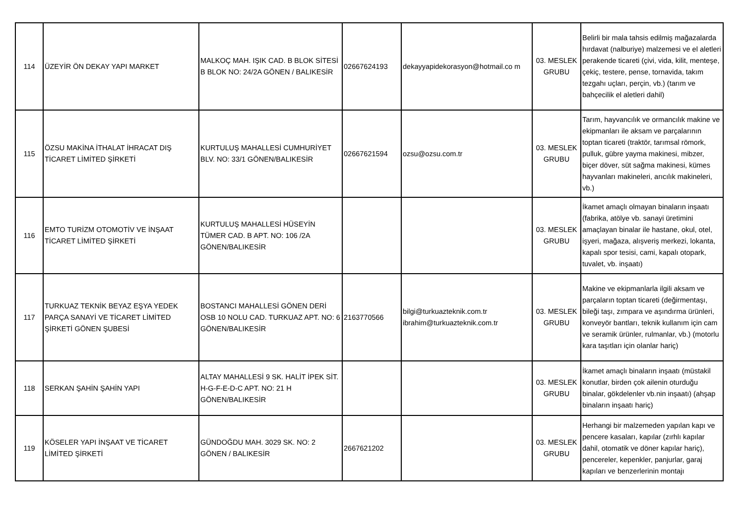| 114 | ÜZEYİR ÖN DEKAY YAPI MARKET | MALKOÇ MAH. IŞIK CAD. B BLOK SİTESİ B BLOK NO: 24/2A GÖNEN / BALIKESİR | 02667624193 | dekayyapidekorasyon@hotmail.co m | 03. MESLEK GRUBU | Belirli bir mala tahsis edilmiş mağazalarda hırdavat (nalburiye) malzemesi ve el aletleri perakende ticareti (çivi, vida, kilit, menteşe, çekiç, testere, pense, tornavida, takım tezgahı uçları, perçin, vb.) (tarım ve bahçecilik el aletleri dahil) |
| 115 | ÖZSU MAKİNA İTHALAT İHRACAT DIŞ TİCARET LİMİTED ŞİRKETİ | KURTULUŞ MAHALLESİ CUMHURİYET BLV. NO: 33/1 GÖNEN/BALIKESİR | 02667621594 | ozsu@ozsu.com.tr | 03. MESLEK GRUBU | Tarım, hayvancılık ve ormancılık makine ve ekipmanları ile aksam ve parçalarının toptan ticareti (traktör, tarımsal römork, pulluk, gübre yayma makinesi, mibzer, biçer döver, süt sağma makinesi, kümes hayvanları makineleri, arıcılık makineleri, vb.) |
| 116 | EMTO TURİZM OTOMOTİV VE İNŞAAT TİCARET LİMİTED ŞİRKETİ | KURTULUŞ MAHALLESİ HÜSEYİN TÜMER CAD. B APT. NO: 106 /2A GÖNEN/BALIKESİR | | | 03. MESLEK GRUBU | İkamet amaçlı olmayan binaların inşaatı (fabrika, atölye vb. sanayi üretimini amaçlayan binalar ile hastane, okul, otel, işyeri, mağaza, alışveriş merkezi, lokanta, kapalı spor tesisi, cami, kapalı otopark, tuvalet, vb. inşaatı) |
| 117 | TURKUAZ TEKNİK BEYAZ EŞYA YEDEK PARÇA SANAYİ VE TİCARET LİMİTED ŞİRKETİ GÖNEN ŞUBESİ | BOSTANCI MAHALLESİ GÖNEN DERİ OSB 10 NOLU CAD. TURKUAZ APT. NO: 6 GÖNEN/BALIKESİR | 2163770566 | bilgi@turkuazteknik.com.tr ibrahim@turkuazteknik.com.tr | 03. MESLEK GRUBU | Makine ve ekipmanlarla ilgili aksam ve parçaların toptan ticareti (değirmentaşı, bileği taşı, zımpara ve aşındırma ürünleri, konveyör bantları, teknik kullanım için cam ve seramik ürünler, rulmanlar, vb.) (motorlu kara taşıtları için olanlar hariç) |
| 118 | SERKAN ŞAHİN ŞAHİN YAPI | ALTAY MAHALLESİ 9 SK. HALİT İPEK SİT. H-G-F-E-D-C APT. NO: 21 H GÖNEN/BALIKESİR | | | 03. MESLEK GRUBU | İkamet amaçlı binaların inşaatı (müstakil konutlar, birden çok ailenin oturduğu binalar, gökdelenler vb.nin inşaatı) (ahşap binaların inşaatı hariç) |
| 119 | KÖSELER YAPI İNŞAAT VE TİCARET LİMİTED ŞİRKETİ | GÜNDOĞDU MAH. 3029 SK. NO: 2 GÖNEN / BALIKESİR | 2667621202 | | 03. MESLEK GRUBU | Herhangi bir malzemeden yapılan kapı ve pencere kasaları, kapılar (zırhlı kapılar dahil, otomatik ve döner kapılar hariç), pencereler, kepenkler, panjurlar, garaj kapıları ve benzerlerinin montajı |